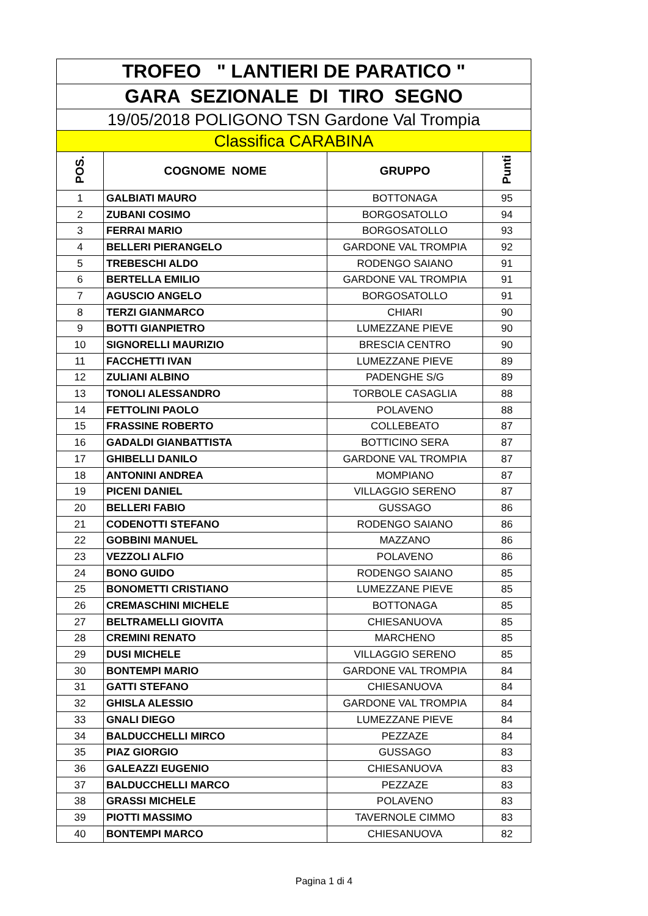| TROFEO " LANTIERI DE PARATICO " | | | |
| GARA SEZIONALE DI TIRO SEGNO | | | |
| 19/05/2018 POLIGONO TSN Gardone Val Trompia | | | |
| Classifica CARABINA | | | |
| POS. | COGNOME NOME | GRUPPO | Punti |
| 1 | GALBIATI MAURO | BOTTONAGA | 95 |
| 2 | ZUBANI COSIMO | BORGOSATOLLO | 94 |
| 3 | FERRAI MARIO | BORGOSATOLLO | 93 |
| 4 | BELLERI PIERANGELO | GARDONE VAL TROMPIA | 92 |
| 5 | TREBESCHI ALDO | RODENGO SAIANO | 91 |
| 6 | BERTELLA EMILIO | GARDONE VAL TROMPIA | 91 |
| 7 | AGUSCIO ANGELO | BORGOSATOLLO | 91 |
| 8 | TERZI GIANMARCO | CHIARI | 90 |
| 9 | BOTTI GIANPIETRO | LUMEZZANE PIEVE | 90 |
| 10 | SIGNORELLI MAURIZIO | BRESCIA CENTRO | 90 |
| 11 | FACCHETTI IVAN | LUMEZZANE PIEVE | 89 |
| 12 | ZULIANI ALBINO | PADENGHE S/G | 89 |
| 13 | TONOLI ALESSANDRO | TORBOLE CASAGLIA | 88 |
| 14 | FETTOLINI PAOLO | POLAVENO | 88 |
| 15 | FRASSINE ROBERTO | COLLEBEATO | 87 |
| 16 | GADALDI GIANBATTISTA | BOTTICINO SERA | 87 |
| 17 | GHIBELLI DANILO | GARDONE VAL TROMPIA | 87 |
| 18 | ANTONINI ANDREA | MOMPIANO | 87 |
| 19 | PICENI DANIEL | VILLAGGIO SERENO | 87 |
| 20 | BELLERI FABIO | GUSSAGO | 86 |
| 21 | CODENOTTI STEFANO | RODENGO SAIANO | 86 |
| 22 | GOBBINI MANUEL | MAZZANO | 86 |
| 23 | VEZZOLI ALFIO | POLAVENO | 86 |
| 24 | BONO GUIDO | RODENGO SAIANO | 85 |
| 25 | BONOMETTI CRISTIANO | LUMEZZANE PIEVE | 85 |
| 26 | CREMASCHINI MICHELE | BOTTONAGA | 85 |
| 27 | BELTRAMELLI GIOVITA | CHIESANUOVA | 85 |
| 28 | CREMINI RENATO | MARCHENO | 85 |
| 29 | DUSI MICHELE | VILLAGGIO SERENO | 85 |
| 30 | BONTEMPI MARIO | GARDONE VAL TROMPIA | 84 |
| 31 | GATTI STEFANO | CHIESANUOVA | 84 |
| 32 | GHISLA ALESSIO | GARDONE VAL TROMPIA | 84 |
| 33 | GNALI DIEGO | LUMEZZANE PIEVE | 84 |
| 34 | BALDUCCHELLI MIRCO | PEZZAZE | 84 |
| 35 | PIAZ GIORGIO | GUSSAGO | 83 |
| 36 | GALEAZZI EUGENIO | CHIESANUOVA | 83 |
| 37 | BALDUCCHELLI MARCO | PEZZAZE | 83 |
| 38 | GRASSI MICHELE | POLAVENO | 83 |
| 39 | PIOTTI MASSIMO | TAVERNOLE CIMMO | 83 |
| 40 | BONTEMPI MARCO | CHIESANUOVA | 82 |
Pagina 1 di 4